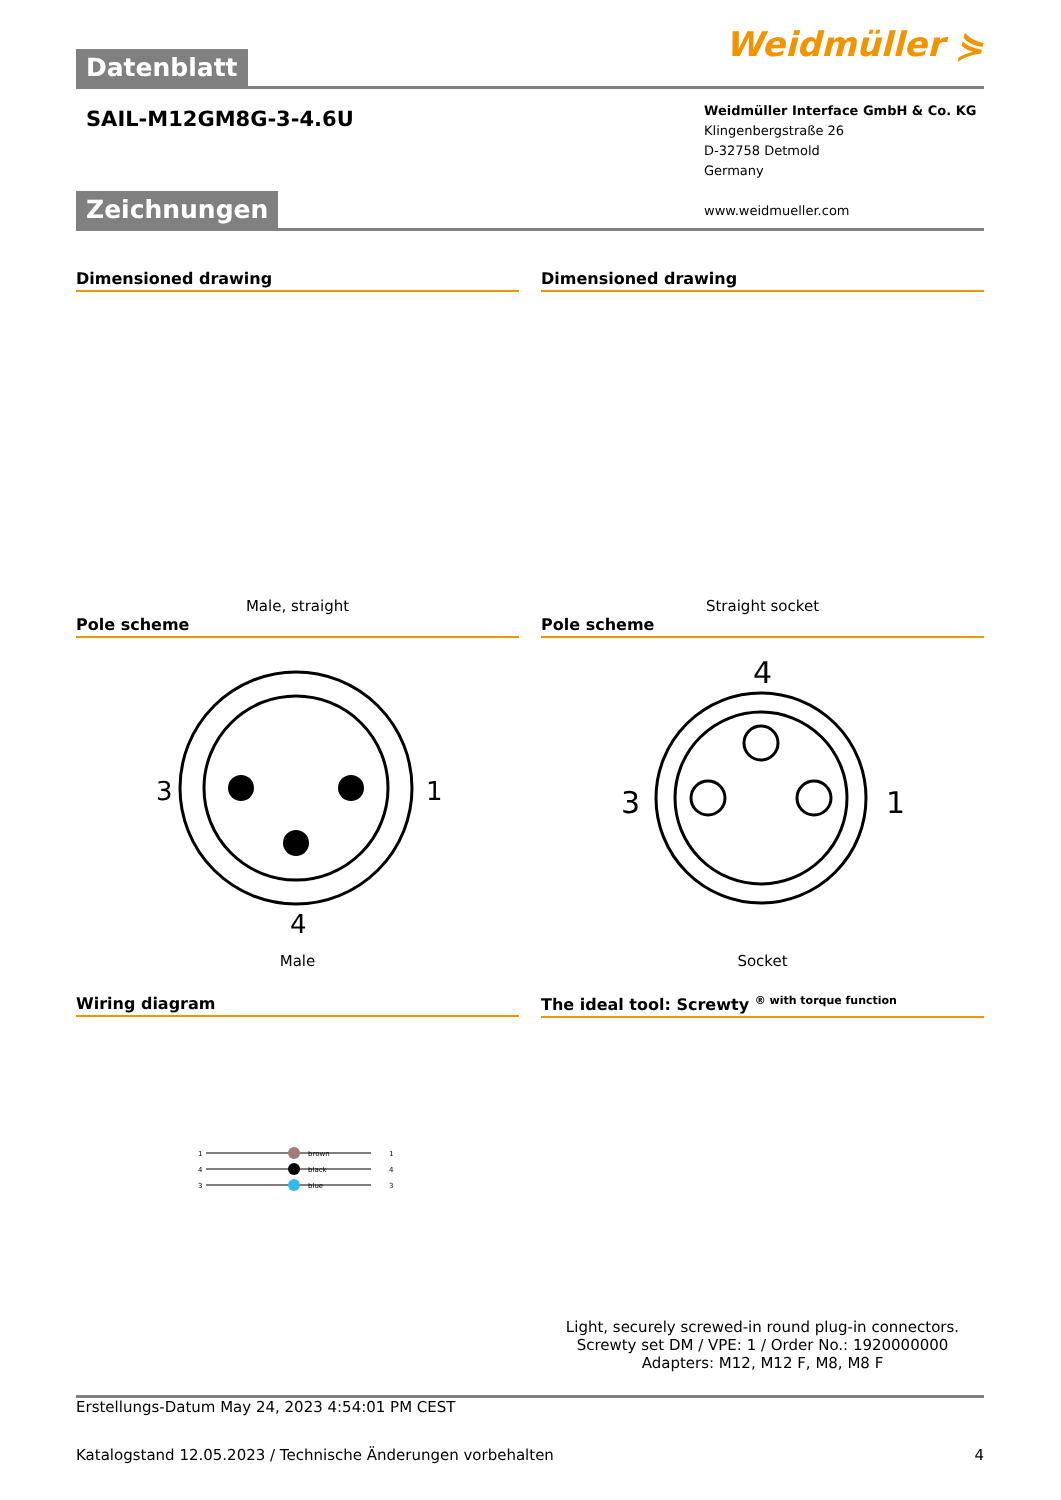Datenblatt Weidmüller ⋟
SAIL-M12GM8G-3-4.6U
Weidmüller Interface GmbH & Co. KG
Klingenbergstraße 26
D-32758 Detmold
Germany
www.weidmueller.com
Zeichnungen
Dimensioned drawing
Male, straight
Dimensioned drawing
Straight socket
Pole scheme
3
1
4
Male
Pole scheme
4
3
1
Socket
Wiring diagram
brown
black
blue
1
4
3
1
4
3
The ideal tool: Screwty <sup>® with torque function</sup>
Light, securely screwed-in round plug-in connectors. Screwty set DM / VPE: 1 / Order No.: 1920000000 Adapters: M12, M12 F, M8, M8 F
Erstellungs-Datum May 24, 2023 4:54:01 PM CEST
Katalogstand 12.05.2023 / Technische Änderungen vorbehalten 4